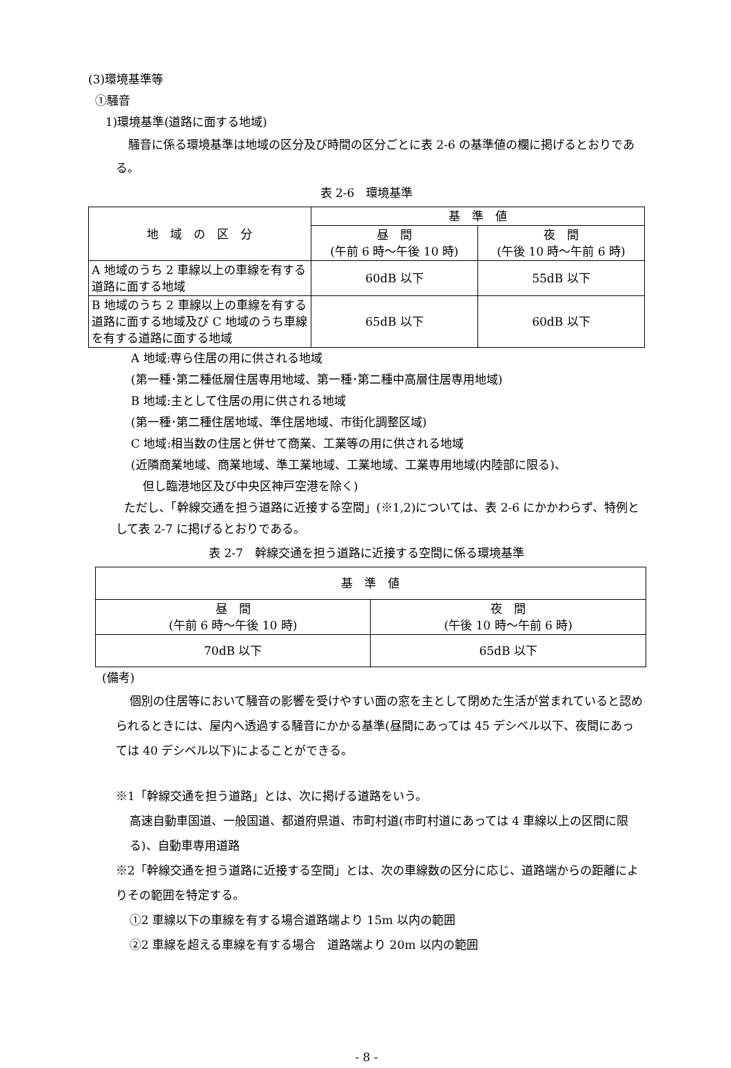(3)環境基準等
①騒音
1)環境基準(道路に面する地域)
騒音に係る環境基準は地域の区分及び時間の区分ごとに表 2-6 の基準値の欄に掲げるとおりである。
表 2-6　環境基準
| 地 域 の 区 分 | 基 準 値 | |
| --- | --- | --- |
| | 昼 間 (午前 6 時～午後 10 時) | 夜 間 (午後 10 時～午前 6 時) |
| A 地域のうち 2 車線以上の車線を有する道路に面する地域 | 60dB 以下 | 55dB 以下 |
| B 地域のうち 2 車線以上の車線を有する道路に面する地域及び C 地域のうち車線を有する道路に面する地域 | 65dB 以下 | 60dB 以下 |
A 地域:専ら住居の用に供される地域
(第一種･第二種低層住居専用地域、第一種･第二種中高層住居専用地域)
B 地域:主として住居の用に供される地域
(第一種･第二種住居地域、準住居地域、市街化調整区域)
C 地域:相当数の住居と併せて商業、工業等の用に供される地域
(近隣商業地域、商業地域、準工業地域、工業地域、工業専用地域(内陸部に限る)、
　但し臨港地区及び中央区神戸空港を除く)
ただし、「幹線交通を担う道路に近接する空間」(※1,2)については、表 2-6 にかかわらず、特例として表 2-7 に掲げるとおりである。
表 2-7　幹線交通を担う道路に近接する空間に係る環境基準
| 基 準 値 | |
| --- | --- |
| 昼 間 (午前 6 時～午後 10 時) | 夜 間 (午後 10 時～午前 6 時) |
| 70dB 以下 | 65dB 以下 |
(備考)
個別の住居等において騒音の影響を受けやすい面の窓を主として閉めた生活が営まれていると認められるときには、屋内へ透過する騒音にかかる基準(昼間にあっては 45 デシベル以下、夜間にあっては 40 デシベル以下)によることができる。
※1「幹線交通を担う道路」とは、次に掲げる道路をいう。
高速自動車国道、一般国道、都道府県道、市町村道(市町村道にあっては 4 車線以上の区間に限る)、自動車専用道路
※2「幹線交通を担う道路に近接する空間」とは、次の車線数の区分に応じ、道路端からの距離によりその範囲を特定する。
①2 車線以下の車線を有する場合道路端より 15m 以内の範囲
②2 車線を超える車線を有する場合　道路端より 20m 以内の範囲
- 8 -